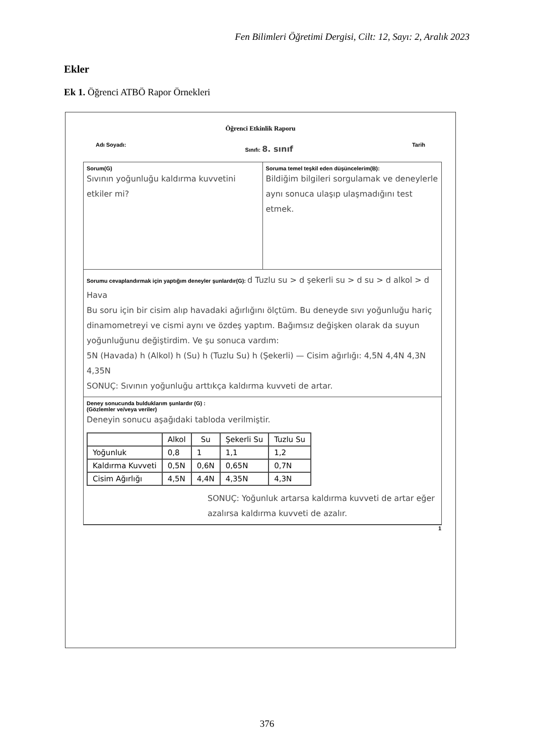Fen Bilimleri Öğretimi Dergisi, Cilt: 12, Sayı: 2, Aralık 2023
Ekler
Ek 1. Öğrenci ATBÖ Rapor Örnekleri
Öğrenci Etkinlik Raporu
Adı Soyadı: Sınıfı: 8. sınıf Tarih
Sorum(G)
Sıvının yoğunluğu kaldırma kuvvetini etkiler mi?
Soruma temel teşkil eden düşüncelerim(B):
Bildiğim bilgileri sorgulamak ve deneylerle aynı sonuca ulaşıp ulaşmadığını test etmek.
Sorumu cevaplandırmak için yaptığım deneyler şunlardır(G): d Tuzlu su > d şekerli su > d su > d alkol > d Hava
Bu soru için bir cisim alıp havadaki ağırlığını ölçtüm. Bu deneyde sıvı yoğunluğu hariç dinamometreyi ve cismi aynı ve özdeş yaptım. Bağımsız değişken olarak da suyun yoğunluğunu değiştirdim. Ve şu sonuca vardım:
5N (Havada) h (Alkol) h (Su) h (Tuzlu Su) h (Şekerli) — Cisim ağırlığı: 4,5N 4,4N 4,3N 4,35N
SONUÇ: Sıvının yoğunluğu arttıkça kaldırma kuvveti de artar.
Deney sonucunda bulduklarım şunlardır (G) :
(Gözlemler ve/veya veriler)
Deneyin sonucu aşağıdaki tabloda verilmiştir.
| | Alkol | Su | Şekerli Su | Tuzlu Su |
| --- | --- | --- | --- | --- |
| Yoğunluk | 0,8 | 1 | 1,1 | 1,2 |
| Kaldırma Kuvveti | 0,5N | 0,6N | 0,65N | 0,7N |
| Cisim Ağırlığı | 4,5N | 4,4N | 4,35N | 4,3N |
SONUÇ: Yoğunluk artarsa kaldırma kuvveti de artar eğer azalırsa kaldırma kuvveti de azalır.
1
376